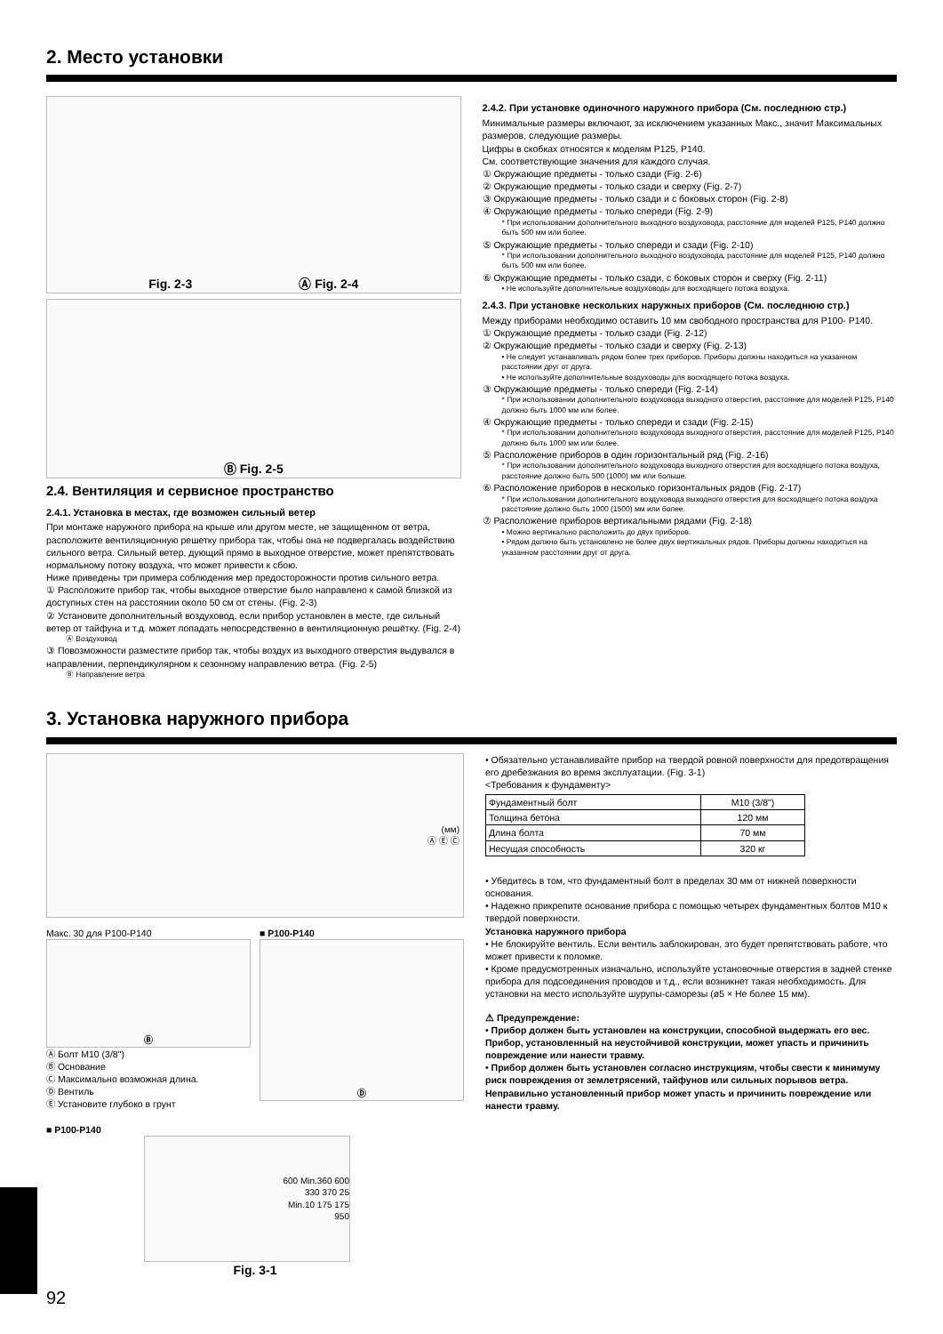2. Место установки
Fig. 2-3 Ⓐ Fig. 2-4
Ⓑ Fig. 2-5
2.4. Вентиляция и сервисное пространство
2.4.1. Установка в местах, где возможен сильный ветер
При монтаже наружного прибора на крыше или другом месте, не защищенном от ветра, расположите вентиляционную решетку прибора так, чтобы она не подвергалась воздействию сильного ветра. Сильный ветер, дующий прямо в выходное отверстие, может препятствовать нормальному потоку воздуха, что может привести к сбою.
Ниже приведены три примера соблюдения мер предосторожности против сильного ветра.
① Расположите прибор так, чтобы выходное отверстие было направлено к самой близкой из доступных стен на расстоянии около 50 см от стены. (Fig. 2-3)
② Установите дополнительный воздуховод, если прибор установлен в месте, где сильный ветер от тайфуна и т.д. может попадать непосредственно в вентиляционную решётку. (Fig. 2-4)
Ⓐ Воздуховод
③ Повозможности разместите прибор так, чтобы воздух из выходного отверстия выдувался в направлении, перпендикулярном к сезонному направлению ветра. (Fig. 2-5)
Ⓑ Направление ветра
2.4.2. При установке одиночного наружного прибора (См. последнюю стр.)
Минимальные размеры включают, за исключением указанных Макс., значит Максимальных размеров, следующие размеры.
Цифры в скобках относятся к моделям P125, P140.
См. соответствующие значения для каждого случая.
① Окружающие предметы - только сзади (Fig. 2-6)
② Окружающие предметы - только сзади и сверху (Fig. 2-7)
③ Окружающие предметы - только сзади и с боковых сторон (Fig. 2-8)
④ Окружающие предметы - только спереди (Fig. 2-9)
* При использовании дополнительного выходного воздуховода, расстояние для моделей P125, P140 должно быть 500 мм или более.
⑤ Окружающие предметы - только спереди и сзади (Fig. 2-10)
* При использовании дополнительного выходного воздуховода, расстояние для моделей P125, P140 должно быть 500 мм или более.
⑥ Окружающие предметы - только сзади, с боковых сторон и сверху (Fig. 2-11)
• Не используйте дополнительные воздуховоды для восходящего потока воздуха.
2.4.3. При установке нескольких наружных приборов (См. последнюю стр.)
Между приборами необходимо оставить 10 мм свободного пространства для P100- P140.
① Окружающие предметы - только сзади (Fig. 2-12)
② Окружающие предметы - только сзади и сверху (Fig. 2-13)
• Не следует устанавливать рядом более трех приборов. Приборы должны находиться на указанном расстоянии друг от друга.
• Не используйте дополнительные воздуховоды для восходящего потока воздуха.
③ Окружающие предметы - только спереди (Fig. 2-14)
* При использовании дополнительного воздуховода выходного отверстия, расстояние для моделей P125, P140 должно быть 1000 мм или более.
④ Окружающие предметы - только спереди и сзади (Fig. 2-15)
* При использовании дополнительного воздуховода выходного отверстия, расстояние для моделей P125, P140 должно быть 1000 мм или более.
⑤ Расположение приборов в один горизонтальный ряд (Fig. 2-16)
* При использовании дополнительного воздуховода выходного отверстия для восходящего потока воздуха, расстояние должно быть 500 (1000) мм или больше.
⑥ Расположение приборов в несколько горизонтальных рядов (Fig. 2-17)
* При использовании дополнительного воздуховода выходного отверстия для восходящего потока воздуха расстояние должно быть 1000 (1500) мм или более.
⑦ Расположение приборов вертикальными рядами (Fig. 2-18)
• Можно вертикально расположить до двух приборов.
• Рядом должно быть установлено не более двух вертикальных рядов. Приборы должны находиться на указанном расстоянии друг от друга.
3. Установка наружного прибора
(мм)
Ⓐ Ⓔ Ⓒ
Макс. 30 для P100-P140
Ⓑ
Ⓐ Болт M10 (3/8")
Ⓑ Основание
Ⓒ Максимально возможная длина.
Ⓓ Вентиль
Ⓔ Установите глубоко в грунт
■ P100-P140
Ⓓ
■ P100-P140
600 Min.360 600
330 370 25
Min.10 175 175
950
Fig. 3-1
• Обязательно устанавливайте прибор на твердой ровной поверхности для предотвращения его дребезжания во время эксплуатации. (Fig. 3-1)
<Требования к фундаменту>
| Фундаментный болт | M10 (3/8") |
| Толщина бетона | 120 мм |
| Длина болта | 70 мм |
| Несущая способность | 320 кг |
• Убедитесь в том, что фундаментный болт в пределах 30 мм от нижней поверхности основания.
• Надежно прикрепите основание прибора с помощью четырех фундаментных болтов M10 к твердой поверхности.
Установка наружного прибора
• Не блокируйте вентиль. Если вентиль заблокирован, это будет препятствовать работе, что может привести к поломке.
• Кроме предусмотренных изначально, используйте установочные отверстия в задней стенке прибора для подсоединения проводов и т.д., если возникнет такая необходимость. Для установки на место используйте шурупы-саморезы (ø5 × Не более 15 мм).
⚠ Предупреждение:
• Прибор должен быть установлен на конструкции, способной выдержать его вес. Прибор, установленный на неустойчивой конструкции, может упасть и причинить повреждение или нанести травму.
• Прибор должен быть установлен согласно инструкциям, чтобы свести к минимуму риск повреждения от землетрясений, тайфунов или сильных порывов ветра. Неправильно установленный прибор может упасть и причинить повреждение или нанести травму.
92